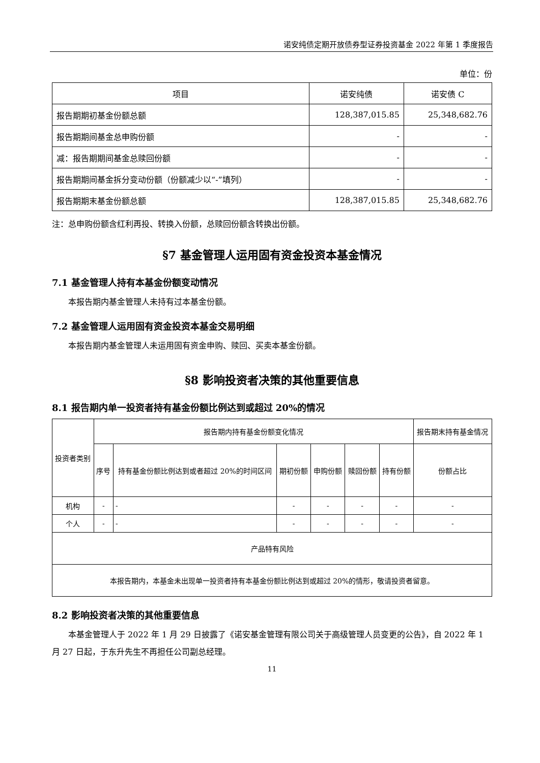诺安纯债定期开放债券型证券投资基金 2022 年第 1 季度报告
单位：份
| 项目 | 诺安纯债 | 诺安债 C |
| --- | --- | --- |
| 报告期期初基金份额总额 | 128,387,015.85 | 25,348,682.76 |
| 报告期期间基金总申购份额 | - | - |
| 减：报告期期间基金总赎回份额 | - | - |
| 报告期期间基金拆分变动份额（份额减少以“-”填列） | - | - |
| 报告期期末基金份额总额 | 128,387,015.85 | 25,348,682.76 |
注：总申购份额含红利再投、转换入份额，总赎回份额含转换出份额。
§7 基金管理人运用固有资金投资本基金情况
7.1 基金管理人持有本基金份额变动情况
本报告期内基金管理人未持有过本基金份额。
7.2 基金管理人运用固有资金投资本基金交易明细
本报告期内基金管理人未运用固有资金申购、赎回、买卖本基金份额。
§8 影响投资者决策的其他重要信息
8.1 报告期内单一投资者持有基金份额比例达到或超过 20%的情况
| 投资者类别 | 报告期内持有基金份额变化情况 | | | | | | 报告期末持有基金情况 |
| --- | --- | --- | --- | --- | --- | --- | --- |
| | 序号 | 持有基金份额比例达到或者超过 20%的时间区间 | 期初份额 | 申购份额 | 赎回份额 | 持有份额 | 份额占比 |
| 机构 | - | - | - | - | - | - | - |
| 个人 | - | - | - | - | - | - | - |
| 产品特有风险 | | | | | | | |
| 本报告期内，本基金未出现单一投资者持有本基金份额比例达到或超过 20%的情形，敬请投资者留意。 | | | | | | | |
8.2 影响投资者决策的其他重要信息
本基金管理人于 2022 年 1 月 29 日披露了《诺安基金管理有限公司关于高级管理人员变更的公告》，自 2022 年 1 月 27 日起，于东升先生不再担任公司副总经理。
11